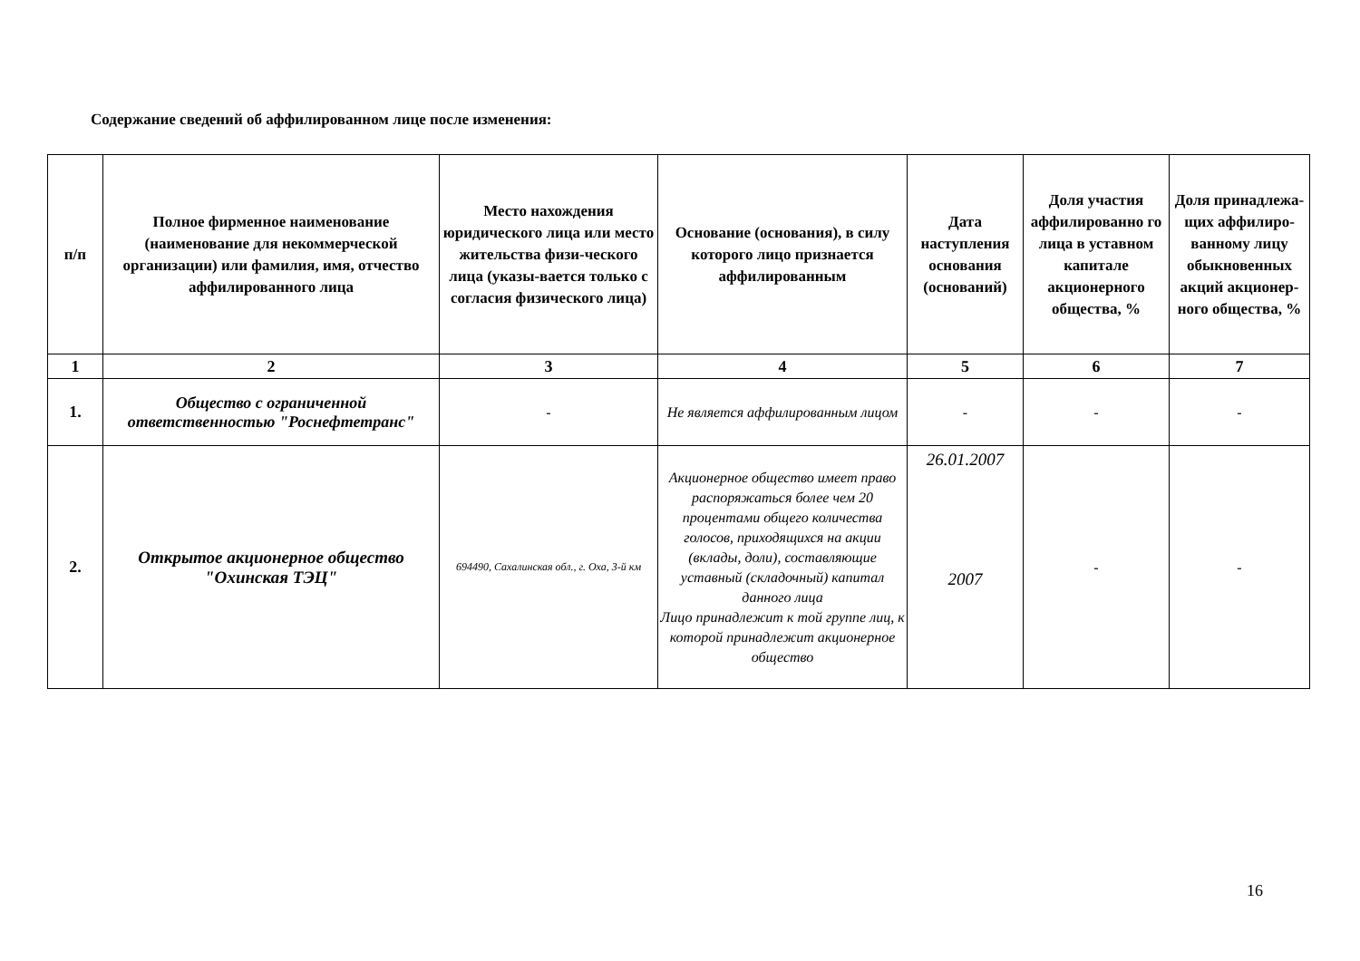Содержание сведений об аффилированном лице после изменения:
| п/п | Полное фирменное наименование (наименование для некоммерческой организации) или фамилия, имя, отчество аффилированного лица | Место нахождения юридического лица или место жительства физи-ческого лица (указы-вается только с согласия физического лица) | Основание (основания), в силу которого лицо признается аффилированным | Дата наступления основания (оснований) | Доля участия аффилированно го лица в уставном капитале акционерного общества, % | Доля принадлежа-щих аффилиро-ванному лицу обыкновенных акций акционер-ного общества, % |
| --- | --- | --- | --- | --- | --- | --- |
| 1 | 2 | 3 | 4 | 5 | 6 | 7 |
| 1. | Общество с ограниченной ответственностью "Роснефтетранс" | - | Не является аффилированным лицом | - | - | - |
| 2. | Открытое акционерное общество "Охинская ТЭЦ" | 694490, Сахалинская обл., г. Оха, 3-й км | Акционерное общество имеет право распоряжаться более чем 20 процентами общего количества голосов, приходящихся на акции (вклады, доли), составляющие уставный (складочный) капитал данного лица Лицо принадлежит к той группе лиц, к которой принадлежит акционерное общество | 26.01.2007 2007 | - | - |
16